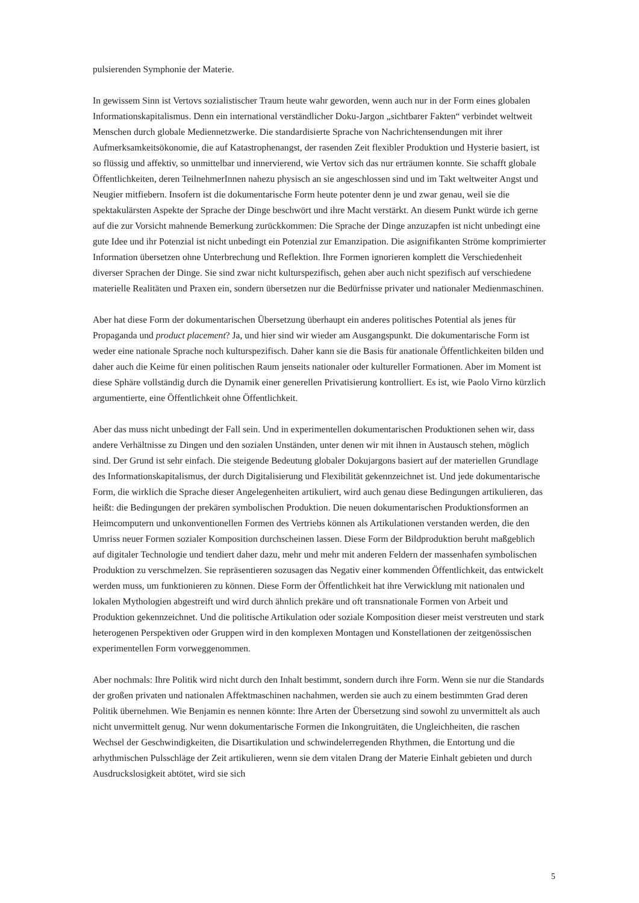pulsierenden Symphonie der Materie.
In gewissem Sinn ist Vertovs sozialistischer Traum heute wahr geworden, wenn auch nur in der Form eines globalen Informationskapitalismus. Denn ein international verständlicher Doku-Jargon „sichtbarer Fakten“ verbindet weltweit Menschen durch globale Mediennetzwerke. Die standardisierte Sprache von Nachrichtensendungen mit ihrer Aufmerksamkeitsökonomie, die auf Katastrophenangst, der rasenden Zeit flexibler Produktion und Hysterie basiert, ist so flüssig und affektiv, so unmittelbar und innervierend, wie Vertov sich das nur erträumen konnte. Sie schafft globale Öffentlichkeiten, deren TeilnehmerInnen nahezu physisch an sie angeschlossen sind und im Takt weltweiter Angst und Neugier mitfiebern. Insofern ist die dokumentarische Form heute potenter denn je und zwar genau, weil sie die spektakulärsten Aspekte der Sprache der Dinge beschwört und ihre Macht verstärkt. An diesem Punkt würde ich gerne auf die zur Vorsicht mahnende Bemerkung zurückkommen: Die Sprache der Dinge anzuzapfen ist nicht unbedingt eine gute Idee und ihr Potenzial ist nicht unbedingt ein Potenzial zur Emanzipation. Die asignifikanten Ströme komprimierter Information übersetzen ohne Unterbrechung und Reflektion. Ihre Formen ignorieren komplett die Verschiedenheit diverser Sprachen der Dinge. Sie sind zwar nicht kulturspezifisch, gehen aber auch nicht spezifisch auf verschiedene materielle Realitäten und Praxen ein, sondern übersetzen nur die Bedürfnisse privater und nationaler Medienmaschinen.
Aber hat diese Form der dokumentarischen Übersetzung überhaupt ein anderes politisches Potential als jenes für Propaganda und product placement? Ja, und hier sind wir wieder am Ausgangspunkt. Die dokumentarische Form ist weder eine nationale Sprache noch kulturspezifisch. Daher kann sie die Basis für anationale Öffentlichkeiten bilden und daher auch die Keime für einen politischen Raum jenseits nationaler oder kultureller Formationen. Aber im Moment ist diese Sphäre vollständig durch die Dynamik einer generellen Privatisierung kontrolliert. Es ist, wie Paolo Virno kürzlich argumentierte, eine Öffentlichkeit ohne Öffentlichkeit.
Aber das muss nicht unbedingt der Fall sein. Und in experimentellen dokumentarischen Produktionen sehen wir, dass andere Verhältnisse zu Dingen und den sozialen Unständen, unter denen wir mit ihnen in Austausch stehen, möglich sind. Der Grund ist sehr einfach. Die steigende Bedeutung globaler Dokujargons basiert auf der materiellen Grundlage des Informationskapitalismus, der durch Digitalisierung und Flexibilität gekennzeichnet ist. Und jede dokumentarische Form, die wirklich die Sprache dieser Angelegenheiten artikuliert, wird auch genau diese Bedingungen artikulieren, das heißt: die Bedingungen der prekären symbolischen Produktion. Die neuen dokumentarischen Produktionsformen an Heimcomputern und unkonventionellen Formen des Vertriebs können als Artikulationen verstanden werden, die den Umriss neuer Formen sozialer Komposition durchscheinen lassen. Diese Form der Bildproduktion beruht maßgeblich auf digitaler Technologie und tendiert daher dazu, mehr und mehr mit anderen Feldern der massenhafen symbolischen Produktion zu verschmelzen. Sie repräsentieren sozusagen das Negativ einer kommenden Öffentlichkeit, das entwickelt werden muss, um funktionieren zu können. Diese Form der Öffentlichkeit hat ihre Verwicklung mit nationalen und lokalen Mythologien abgestreift und wird durch ähnlich prekäre und oft transnationale Formen von Arbeit und Produktion gekennzeichnet. Und die politische Artikulation oder soziale Komposition dieser meist verstreuten und stark heterogenen Perspektiven oder Gruppen wird in den komplexen Montagen und Konstellationen der zeitgenössischen experimentellen Form vorweggenommen.
Aber nochmals: Ihre Politik wird nicht durch den Inhalt bestimmt, sondern durch ihre Form. Wenn sie nur die Standards der großen privaten und nationalen Affektmaschinen nachahmen, werden sie auch zu einem bestimmten Grad deren Politik übernehmen. Wie Benjamin es nennen könnte: Ihre Arten der Übersetzung sind sowohl zu unvermittelt als auch nicht unvermittelt genug. Nur wenn dokumentarische Formen die Inkongruitäten, die Ungleichheiten, die raschen Wechsel der Geschwindigkeiten, die Disartikulation und schwindelerregenden Rhythmen, die Entortung und die arhythmischen Pulsschläge der Zeit artikulieren, wenn sie dem vitalen Drang der Materie Einhalt gebieten und durch Ausdruckslosigkeit abtötet, wird sie sich
5